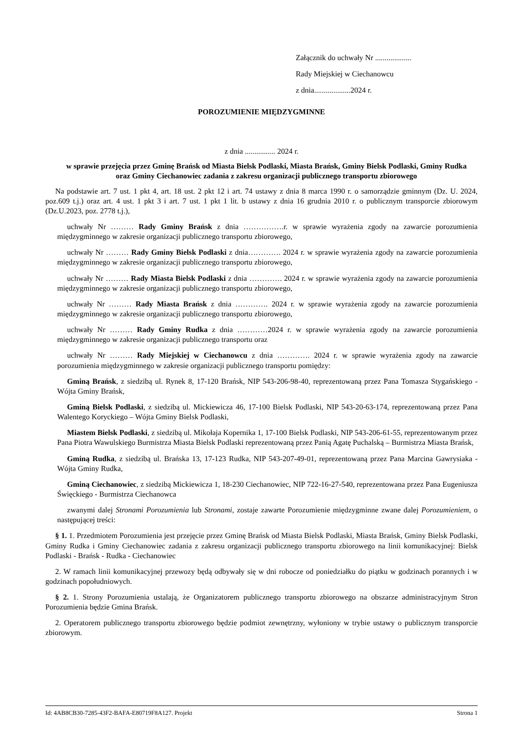Załącznik do uchwały Nr ...................
Rady Miejskiej w Ciechanowcu
z dnia...................2024 r.
POROZUMIENIE MIĘDZYGMINNE
z dnia ................ 2024 r.
w sprawie przejęcia przez Gminę Brańsk od Miasta Bielsk Podlaski, Miasta Brańsk, Gminy Bielsk Podlaski, Gminy Rudka oraz Gminy Ciechanowiec zadania z zakresu organizacji publicznego transportu zbiorowego
Na podstawie art. 7 ust. 1 pkt 4, art. 18 ust. 2 pkt 12 i art. 74 ustawy z dnia 8 marca 1990 r. o samorządzie gminnym (Dz. U. 2024, poz.609 t.j.) oraz art. 4 ust. 1 pkt 3 i art. 7 ust. 1 pkt 1 lit. b ustawy z dnia 16 grudnia 2010 r. o publicznym transporcie zbiorowym (Dz.U.2023, poz. 2778 t.j.),
uchwały Nr ……… Rady Gminy Brańsk z dnia …………….r. w sprawie wyrażenia zgody na zawarcie porozumienia międzygminnego w zakresie organizacji publicznego transportu zbiorowego,
uchwały Nr ……… Rady Gminy Bielsk Podlaski z dnia…………. 2024 r. w sprawie wyrażenia zgody na zawarcie porozumienia międzygminnego w zakresie organizacji publicznego transportu zbiorowego,
uchwały Nr ……… Rady Miasta Bielsk Podlaski z dnia …………. 2024 r. w sprawie wyrażenia zgody na zawarcie porozumienia międzygminnego w zakresie organizacji publicznego transportu zbiorowego,
uchwały Nr ……… Rady Miasta Brańsk z dnia …………. 2024 r. w sprawie wyrażenia zgody na zawarcie porozumienia międzygminnego w zakresie organizacji publicznego transportu zbiorowego,
uchwały Nr ……… Rady Gminy Rudka z dnia …………2024 r. w sprawie wyrażenia zgody na zawarcie porozumienia międzygminnego w zakresie organizacji publicznego transportu oraz
uchwały Nr ……… Rady Miejskiej w Ciechanowcu z dnia …………. 2024 r. w sprawie wyrażenia zgody na zawarcie porozumienia międzygminnego w zakresie organizacji publicznego transportu pomiędzy:
Gminą Brańsk, z siedzibą ul. Rynek 8, 17-120 Brańsk, NIP 543-206-98-40, reprezentowaną przez Pana Tomasza Stygańskiego - Wójta Gminy Brańsk,
Gminą Bielsk Podlaski, z siedzibą ul. Mickiewicza 46, 17-100 Bielsk Podlaski, NIP 543-20-63-174, reprezentowaną przez Pana Walentego Koryckiego – Wójta Gminy Bielsk Podlaski,
Miastem Bielsk Podlaski, z siedzibą ul. Mikołaja Kopernika 1, 17-100 Bielsk Podlaski, NIP 543-206-61-55, reprezentowanym przez Pana Piotra Wawulskiego Burmistrza Miasta Bielsk Podlaski reprezentowaną przez Panią Agatę Puchalską – Burmistrza Miasta Brańsk,
Gminą Rudka, z siedzibą ul. Brańska 13, 17-123 Rudka, NIP 543-207-49-01, reprezentowaną przez Pana Marcina Gawrysiaka - Wójta Gminy Rudka,
Gminą Ciechanowiec, z siedzibą Mickiewicza 1, 18-230 Ciechanowiec, NIP 722-16-27-540, reprezentowana przez Pana Eugeniusza Święckiego - Burmistrza Ciechanowca
zwanymi dalej Stronami Porozumienia lub Stronami, zostaje zawarte Porozumienie międzygminne zwane dalej Porozumieniem, o następującej treści:
§ 1. 1. Przedmiotem Porozumienia jest przejęcie przez Gminę Brańsk od Miasta Bielsk Podlaski, Miasta Brańsk, Gminy Bielsk Podlaski, Gminy Rudka i Gminy Ciechanowiec zadania z zakresu organizacji publicznego transportu zbiorowego na linii komunikacyjnej: Bielsk Podlaski - Brańsk - Rudka - Ciechanowiec
2. W ramach linii komunikacyjnej przewozy będą odbywały się w dni robocze od poniedziałku do piątku w godzinach porannych i w godzinach popołudniowych.
§ 2. 1. Strony Porozumienia ustalają, że Organizatorem publicznego transportu zbiorowego na obszarze administracyjnym Stron Porozumienia będzie Gmina Brańsk.
2. Operatorem publicznego transportu zbiorowego będzie podmiot zewnętrzny, wyłoniony w trybie ustawy o publicznym transporcie zbiorowym.
Id: 4AB8CB30-7285-43F2-BAFA-E80719F8A127. Projekt Strona 1